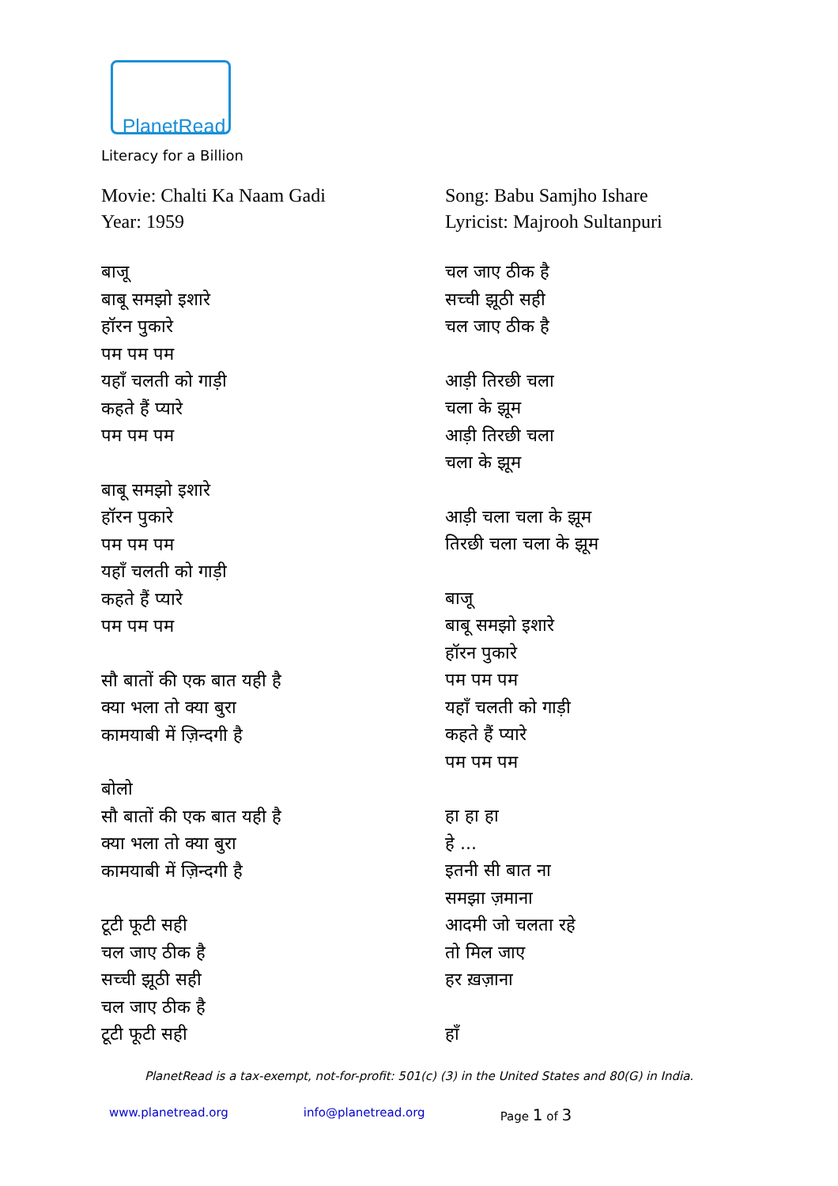PlanetRead
Literacy for a Billion
Movie: Chalti Ka Naam Gadi
Year: 1959
बाजू
बाबू समझो इशारे
हॉरन पुकारे
पम पम पम
यहाँ चलती को गाड़ी
कहते हैं प्यारे
पम पम पम
बाबू समझो इशारे
हॉरन पुकारे
पम पम पम
यहाँ चलती को गाड़ी
कहते हैं प्यारे
पम पम पम
सौ बातों की एक बात यही है
क्या भला तो क्या बुरा
कामयाबी में ज़िन्दगी है
बोलो
सौ बातों की एक बात यही है
क्या भला तो क्या बुरा
कामयाबी में ज़िन्दगी है
टूटी फूटी सही
चल जाए ठीक है
सच्ची झूठी सही
चल जाए ठीक है
टूटी फूटी सही
Song: Babu Samjho Ishare
Lyricist: Majrooh Sultanpuri
चल जाए ठीक है
सच्ची झूठी सही
चल जाए ठीक है
आड़ी तिरछी चला
चला के झूम
आड़ी तिरछी चला
चला के झूम
आड़ी चला चला के झूम
तिरछी चला चला के झूम
बाजू
बाबू समझो इशारे
हॉरन पुकारे
पम पम पम
यहाँ चलती को गाड़ी
कहते हैं प्यारे
पम पम पम
हा हा हा
हे ...
इतनी सी बात ना
समझा ज़माना
आदमी जो चलता रहे
तो मिल जाए
हर ख़ज़ाना
हाँ
PlanetRead is a tax-exempt, not-for-profit: 501(c) (3) in the United States and 80(G) in India.
www.planetread.org info@planetread.org Page 1 of 3